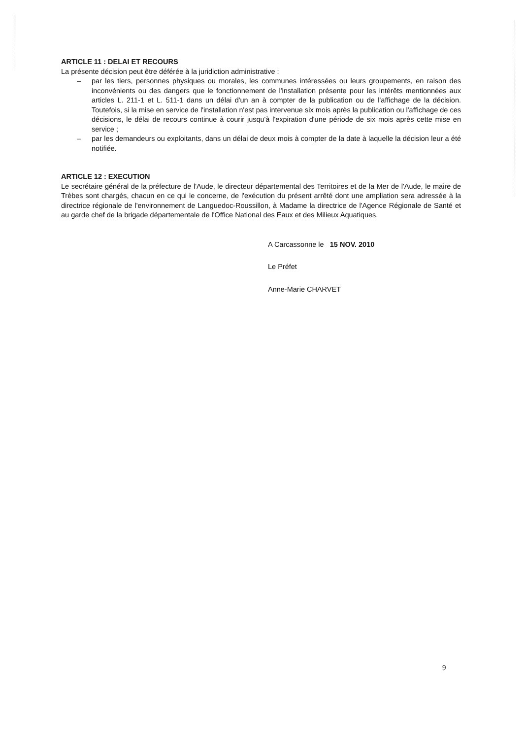ARTICLE 11 : DELAI ET RECOURS
La présente décision peut être déférée à la juridiction administrative :
– par les tiers, personnes physiques ou morales, les communes intéressées ou leurs groupements, en raison des inconvénients ou des dangers que le fonctionnement de l'installation présente pour les intérêts mentionnées aux articles L. 211-1 et L. 511-1 dans un délai d'un an à compter de la publication ou de l'affichage de la décision. Toutefois, si la mise en service de l'installation n'est pas intervenue six mois après la publication ou l'affichage de ces décisions, le délai de recours continue à courir jusqu'à l'expiration d'une période de six mois après cette mise en service ;
– par les demandeurs ou exploitants, dans un délai de deux mois à compter de la date à laquelle la décision leur a été notifiée.
ARTICLE 12 : EXECUTION
Le secrétaire général de la préfecture de l'Aude, le directeur départemental des Territoires et de la Mer de l'Aude, le maire de Trèbes sont chargés, chacun en ce qui le concerne, de l'exécution du présent arrêté dont une ampliation sera adressée à la directrice régionale de l'environnement de Languedoc-Roussillon, à Madame la directrice de l'Agence Régionale de Santé et au garde chef de la brigade départementale de l'Office National des Eaux et des Milieux Aquatiques.
A Carcassonne le 15 NOV. 2010
Le Préfet
Anne-Marie CHARVET
9